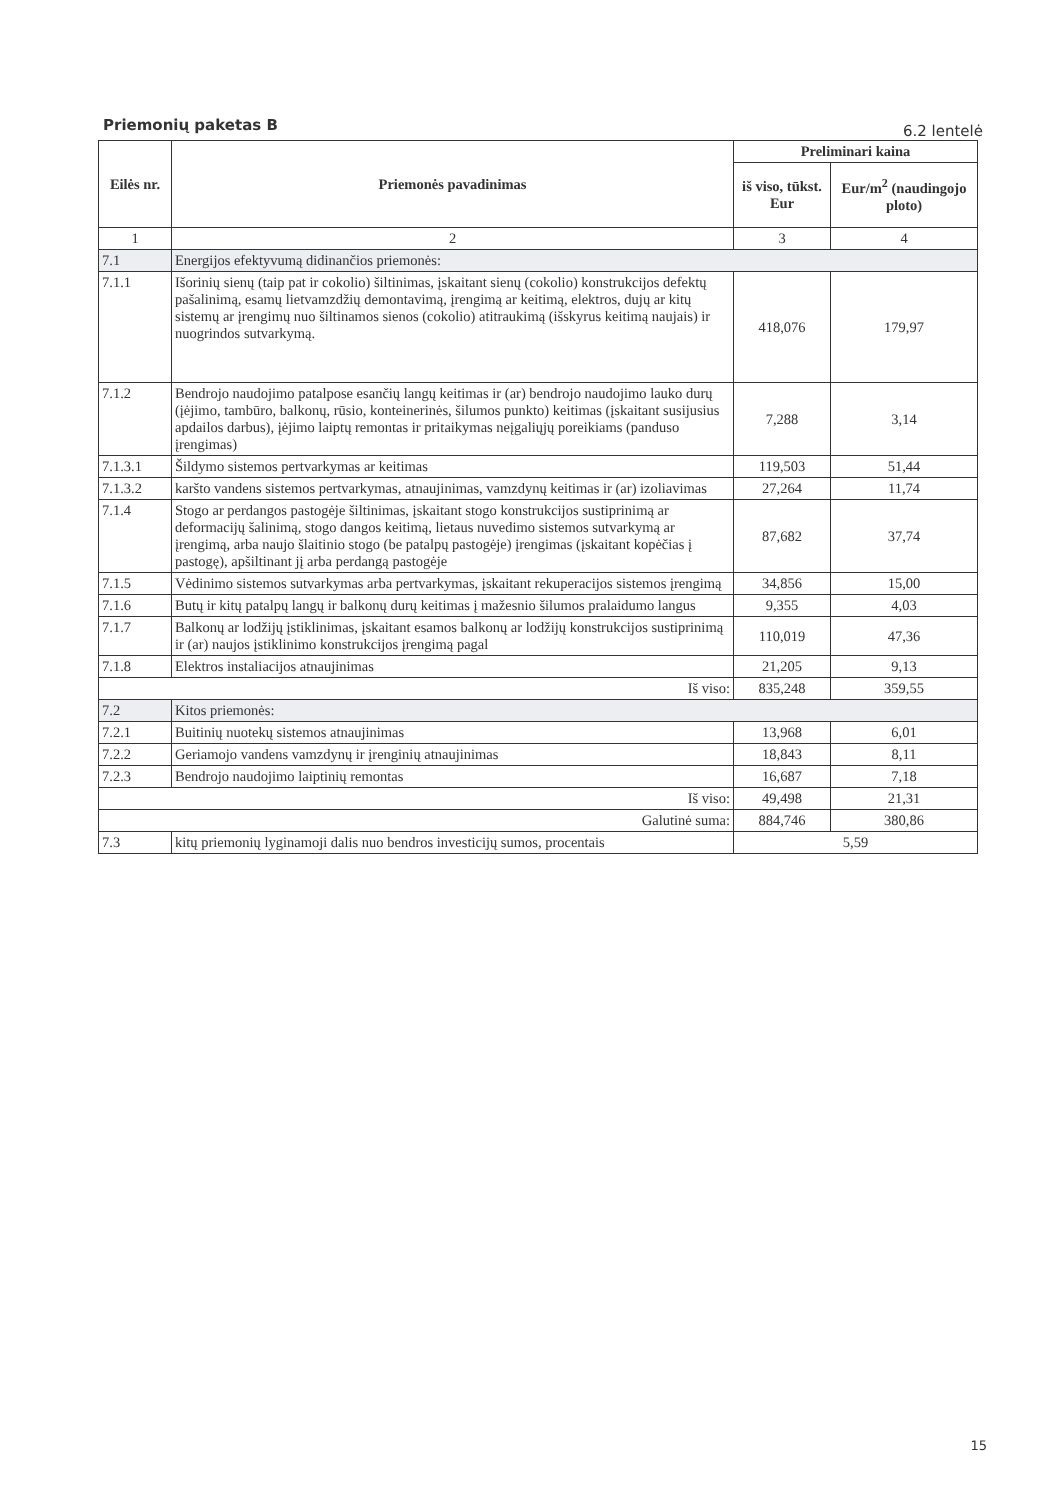Priemonių paketas B 6.2 lentelė
| Eilės nr. | Priemonės pavadinimas | Preliminari kaina | |
| --- | --- | --- | --- |
| | | iš viso, tūkst. Eur | Eur/m<sup>2</sup> (naudingojo ploto) |
| 1 | 2 | 3 | 4 |
| 7.1 | Energijos efektyvumą didinančios priemonės: | | |
| 7.1.1 | Išorinių sienų (taip pat ir cokolio) šiltinimas, įskaitant sienų (cokolio) konstrukcijos defektų pašalinimą, esamų lietvamzdžių demontavimą, įrengimą ar keitimą, elektros, dujų ar kitų sistemų ar įrengimų nuo šiltinamos sienos (cokolio) atitraukimą (išskyrus keitimą naujais) ir nuogrindos sutvarkymą. | 418,076 | 179,97 |
| 7.1.2 | Bendrojo naudojimo patalpose esančių langų keitimas ir (ar) bendrojo naudojimo lauko durų (įėjimo, tambūro, balkonų, rūsio, konteinerinės, šilumos punkto) keitimas (įskaitant susijusius apdailos darbus), įėjimo laiptų remontas ir pritaikymas neįgaliųjų poreikiams (panduso įrengimas) | 7,288 | 3,14 |
| 7.1.3.1 | Šildymo sistemos pertvarkymas ar keitimas | 119,503 | 51,44 |
| 7.1.3.2 | karšto vandens sistemos pertvarkymas, atnaujinimas, vamzdynų keitimas ir (ar) izoliavimas | 27,264 | 11,74 |
| 7.1.4 | Stogo ar perdangos pastogėje šiltinimas, įskaitant stogo konstrukcijos sustiprinimą ar deformacijų šalinimą, stogo dangos keitimą, lietaus nuvedimo sistemos sutvarkymą ar įrengimą, arba naujo šlaitinio stogo (be patalpų pastogėje) įrengimas (įskaitant kopėčias į pastogę), apšiltinant jį arba perdangą pastogėje | 87,682 | 37,74 |
| 7.1.5 | Vėdinimo sistemos sutvarkymas arba pertvarkymas, įskaitant rekuperacijos sistemos įrengimą | 34,856 | 15,00 |
| 7.1.6 | Butų ir kitų patalpų langų ir balkonų durų keitimas į mažesnio šilumos pralaidumo langus | 9,355 | 4,03 |
| 7.1.7 | Balkonų ar lodžijų įstiklinimas, įskaitant esamos balkonų ar lodžijų konstrukcijos sustiprinimą ir (ar) naujos įstiklinimo konstrukcijos įrengimą pagal | 110,019 | 47,36 |
| 7.1.8 | Elektros instaliacijos atnaujinimas | 21,205 | 9,13 |
| Iš viso: | | 835,248 | 359,55 |
| 7.2 | Kitos priemonės: | | |
| 7.2.1 | Buitinių nuotekų sistemos atnaujinimas | 13,968 | 6,01 |
| 7.2.2 | Geriamojo vandens vamzdynų ir įrenginių atnaujinimas | 18,843 | 8,11 |
| 7.2.3 | Bendrojo naudojimo laiptinių remontas | 16,687 | 7,18 |
| Iš viso: | | 49,498 | 21,31 |
| Galutinė suma: | | 884,746 | 380,86 |
| 7.3 | kitų priemonių lyginamoji dalis nuo bendros investicijų sumos, procentais | 5,59 | |
15